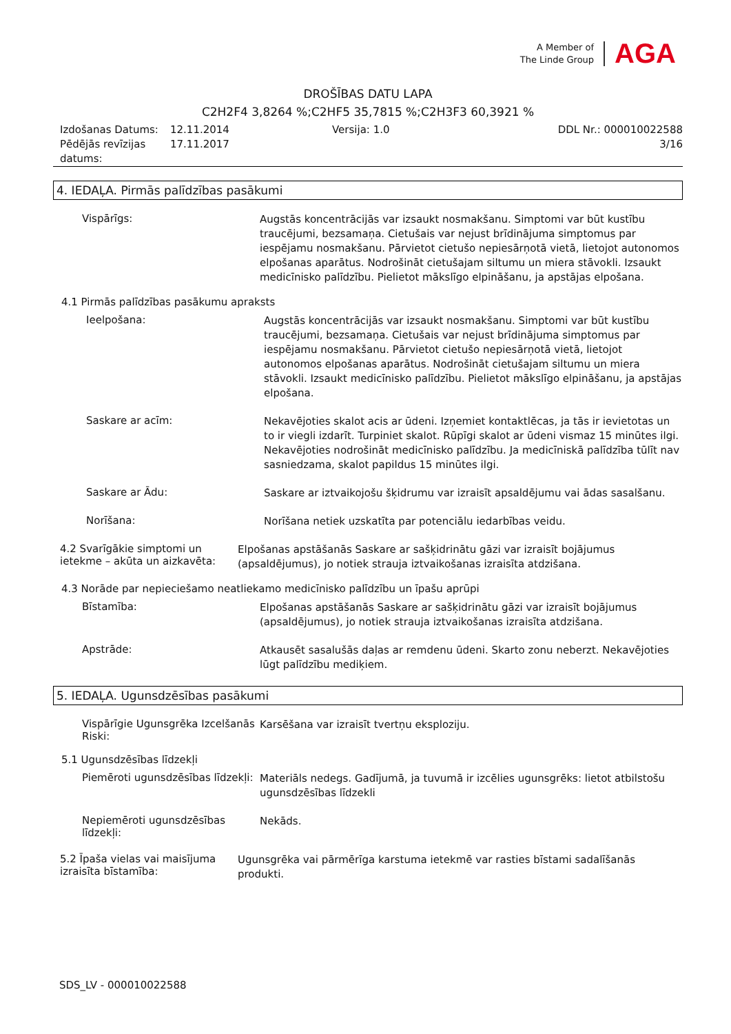A Member of
The Linde Group
AGA
DROŠĪBAS DATU LAPA
C2H2F4 3,8264 %;C2HF5 35,7815 %;C2H3F3 60,3921 %
Izdošanas Datums:
Pēdējās revīzijas datums:
12.11.2014
17.11.2017
Versija: 1.0 DDL Nr.: 000010022588
3/16
4. IEDAĻA. Pirmās palīdzības pasākumi
Vispārīgs:
Augstās koncentrācijās var izsaukt nosmakšanu. Simptomi var būt kustību traucējumi, bezsamaņa. Cietušais var nejust brīdinājuma simptomus par iespējamu nosmakšanu. Pārvietot cietušo nepiesārņotā vietā, lietojot autonomos elpošanas aparātus. Nodrošināt cietušajam siltumu un miera stāvokli. Izsaukt medicīnisko palīdzību. Pielietot mākslīgo elpināšanu, ja apstājas elpošana.
4.1 Pirmās palīdzības pasākumu apraksts
Ieelpošana:
Augstās koncentrācijās var izsaukt nosmakšanu. Simptomi var būt kustību traucējumi, bezsamaņa. Cietušais var nejust brīdinājuma simptomus par iespējamu nosmakšanu. Pārvietot cietušo nepiesārņotā vietā, lietojot autonomos elpošanas aparātus. Nodrošināt cietušajam siltumu un miera stāvokli. Izsaukt medicīnisko palīdzību. Pielietot mākslīgo elpināšanu, ja apstājas elpošana.
Saskare ar acīm:
Nekavējoties skalot acis ar ūdeni. Izņemiet kontaktlēcas, ja tās ir ievietotas un to ir viegli izdarīt. Turpiniet skalot. Rūpīgi skalot ar ūdeni vismaz 15 minūtes ilgi. Nekavējoties nodrošināt medicīnisko palīdzību. Ja medicīniskā palīdzība tūlīt nav sasniedzama, skalot papildus 15 minūtes ilgi.
Saskare ar Ādu:
Saskare ar iztvaikojošu šķidrumu var izraisīt apsaldējumu vai ādas sasalšanu.
Norīšana:
Norīšana netiek uzskatīta par potenciālu iedarbības veidu.
4.2 Svarīgākie simptomi un ietekme – akūta un aizkavēta:
Elpošanas apstāšanās Saskare ar sašķidrinātu gāzi var izraisīt bojājumus (apsaldējumus), jo notiek strauja iztvaikošanas izraisīta atdzišana.
4.3 Norāde par nepieciešamo neatliekamo medicīnisko palīdzību un īpašu aprūpi
Bīstamība:
Elpošanas apstāšanās Saskare ar sašķidrinātu gāzi var izraisīt bojājumus (apsaldējumus), jo notiek strauja iztvaikošanas izraisīta atdzišana.
Apstrāde:
Atkausēt sasalušās daļas ar remdenu ūdeni. Skarto zonu neberzt. Nekavējoties lūgt palīdzību mediķiem.
5. IEDAĻA. Ugunsdzēsības pasākumi
Vispārīgie Ugunsgrēka Izcelšanās Riski:
Karsēšana var izraisīt tvertņu eksploziju.
5.1 Ugunsdzēsības līdzekļi
Piemēroti ugunsdzēsības līdzekļi:
Materiāls nedegs. Gadījumā, ja tuvumā ir izcēlies ugunsgrēks: lietot atbilstošu ugunsdzēsības līdzekli
Nepiemēroti ugunsdzēsības līdzekļi:
Nekāds.
5.2 Īpaša vielas vai maisījuma izraisīta bīstamība:
Ugunsgrēka vai pārmērīga karstuma ietekmē var rasties bīstami sadalīšanās produkti.
SDS_LV - 000010022588